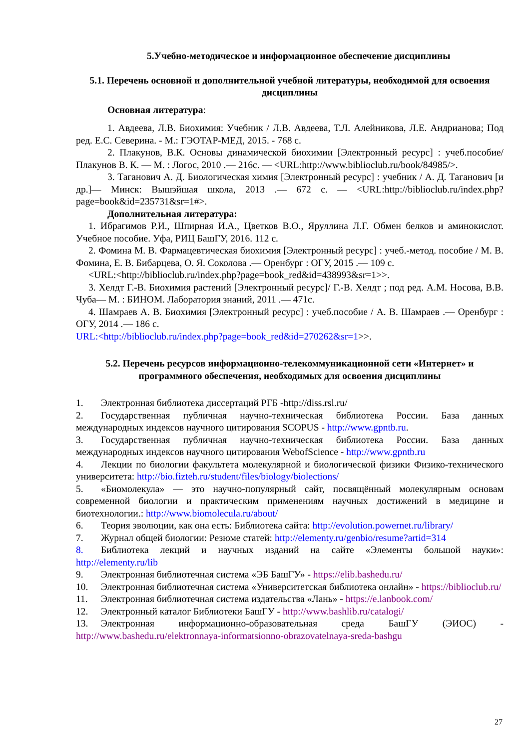5.Учебно-методическое и информационное обеспечение дисциплины
5.1. Перечень основной и дополнительной учебной литературы, необходимой для освоения дисциплины
Основная литература:
1. Авдеева, Л.В. Биохимия: Учебник / Л.В. Авдеева, Т.Л. Алейникова, Л.Е. Андрианова; Под ред. Е.С. Северина. - М.: ГЭОТАР-МЕД, 2015. - 768 с.
2. Плакунов, В.К. Основы динамической биохимии [Электронный ресурс] : учеб.пособие/ Плакунов В. К. — М. : Логос, 2010 .— 216с. — <URL:http://www.biblioclub.ru/book/84985/>.
3. Таганович А. Д. Биологическая химия [Электронный ресурс] : учебник / А. Д. Таганович [и др.]— Минск: Вышэйшая школа, 2013 .— 672 с. — <URL:http://biblioclub.ru/index.php?page=book&id=235731&sr=1#>.
Дополнительная литература:
1. Ибрагимов Р.И., Шпирная И.А., Цветков В.О., Яруллина Л.Г. Обмен белков и аминокислот. Учебное пособие. Уфа, РИЦ БашГУ, 2016. 112 с.
2. Фомина М. В. Фармацевтическая биохимия [Электронный ресурс] : учеб.-метод. пособие / М. В. Фомина, Е. В. Бибарцева, О. Я. Соколова .— Оренбург : ОГУ, 2015 .— 109 с.
<URL:<http://biblioclub.ru/index.php?page=book_red&id=438993&sr=1>>.
3. Хелдт Г.-В. Биохимия растений [Электронный ресурс]/ Г.-В. Хелдт ; под ред. А.М. Носова, В.В. Чуба— М. : БИНОМ. Лаборатория знаний, 2011 .— 471с.
4. Шамраев А. В. Биохимия [Электронный ресурс] : учеб.пособие / А. В. Шамраев .— Оренбург : ОГУ, 2014 .— 186 с.
URL:<http://biblioclub.ru/index.php?page=book_red&id=270262&sr=1>>.
5.2. Перечень ресурсов информационно-телекоммуникационной сети «Интернет» и программного обеспечения, необходимых для освоения дисциплины
1. Электронная библиотека диссертаций РГБ -http://diss.rsl.ru/
2. Государственная публичная научно-техническая библиотека России. База данных международных индексов научного цитирования SCOPUS - http://www.gpntb.ru.
3. Государственная публичная научно-техническая библиотека России. База данных международных индексов научного цитирования WebofScience - http://www.gpntb.ru
4. Лекции по биологии факультета молекулярной и биологической физики Физико-технического университета: http://bio.fizteh.ru/student/files/biology/biolections/
5. «Биомолекула» — это научно-популярный сайт, посвящённый молекулярным основам современной биологии и практическим применениям научных достижений в медицине и биотехнологии.: http://www.biomolecula.ru/about/
6. Теория эволюции, как она есть: Библиотека сайта: http://evolution.powernet.ru/library/
7. Журнал общей биологии: Резюме статей: http://elementy.ru/genbio/resume?artid=314
8. Библиотека лекций и научных изданий на сайте «Элементы большой науки»: http://elementy.ru/lib
9. Электронная библиотечная система «ЭБ БашГУ» - https://elib.bashedu.ru/
10. Электронная библиотечная система «Университетская библиотека онлайн» - https://biblioclub.ru/
11. Электронная библиотечная система издательства «Лань» - https://e.lanbook.com/
12. Электронный каталог Библиотеки БашГУ - http://www.bashlib.ru/catalogi/
13. Электронная информационно-образовательная среда БашГУ (ЭИОС) - http://www.bashedu.ru/elektronnaya-informatsionno-obrazovatelnaya-sreda-bashgu
27